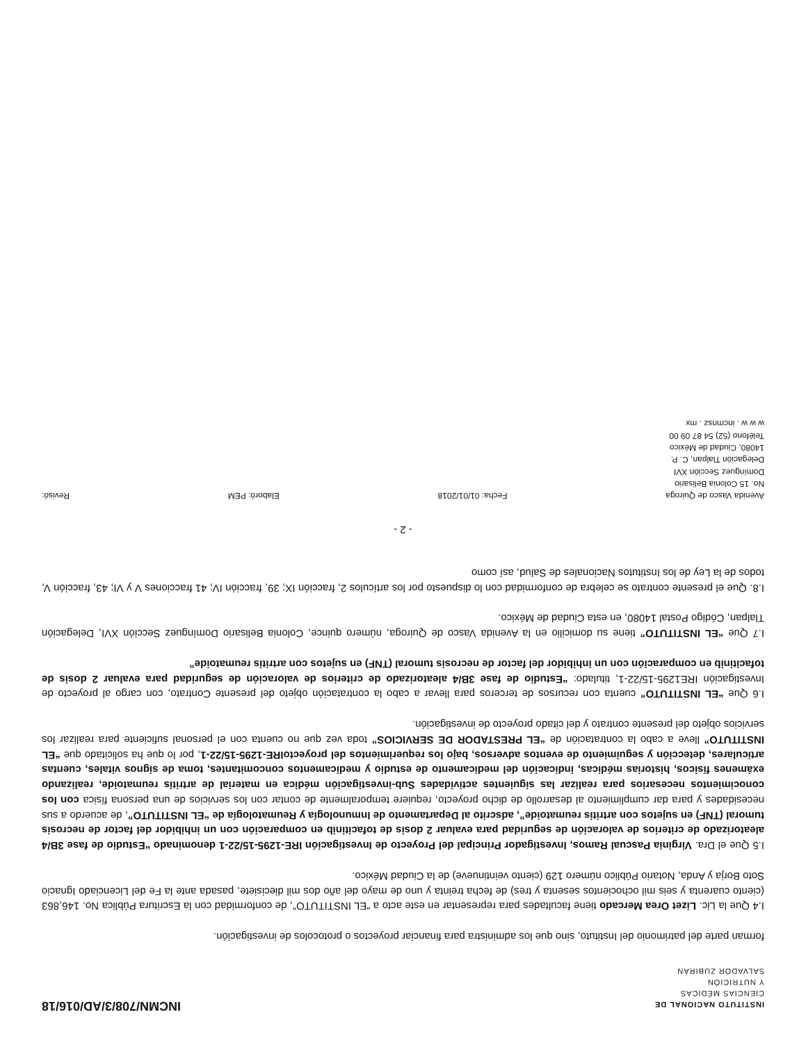INSTITUTO NACIONAL DE
CIENCIAS MÉDICAS
Y NUTRICIÓN
SALVADOR ZUBIRÁN
INCMN/708/3/AD/016/18
forman parte del patrimonio del Instituto, sino que los administra para financiar proyectos o protocolos de investigación.
I.4 Que la Lic. Lizet Orea Mercado tiene facultades para representar en este acto a “EL INSTITUTO”, de conformidad con la Escritura Pública No. 146,863 (ciento cuarenta y seis mil ochocientos sesenta y tres) de fecha treinta y uno de mayo del año dos mil diecisiete, pasada ante la Fe del Licenciado Ignacio Soto Borja y Anda, Notario Público número 129 (ciento veintinueve) de la Ciudad México.
I.5 Que el Dra. Virginia Pascual Ramos, Investigador Principal del Proyecto de Investigación IRE-1295-15/22-1 denominado “Estudio de fase 3B/4 aleatorizado de criterios de valoración de seguridad para evaluar 2 dosis de tofacitinib en comparación con un inhibidor del factor de necrosis tumoral (TNF) en sujetos con artritis reumatoide”, adscrito al Departamento de Inmunología y Reumatología de “EL INSTITUTO”, de acuerdo a sus necesidades y para dar cumplimiento al desarrollo de dicho proyecto, requiere temporalmente de contar con los servicios de una persona física con los conocimientos necesarios para realizar las siguientes actividades Sub-investigación médica en material de artritis reumatoide, realizando exámenes físicos, historias médicas, indicación del medicamento de estudio y medicamentos concomitantes, toma de signos vitales, cuentas articulares, detección y seguimiento de eventos adversos, bajo los requerimientos del proyectoIRE-1295-15/22-1, por lo que ha solicitado que “EL INSTITUTO” lleve a cabo la contratación de “EL PRESTADOR DE SERVICIOS” toda vez que no cuenta con el personal suficiente para realizar los servicios objeto del presente contrato y del citado proyecto de investigación.
I.6 Que “EL INSTITUTO” cuenta con recursos de terceros para llevar a cabo la contratación objeto del presente Contrato, con cargo al proyecto de Investigación IRE1295-15/22-1, titulado: “Estudio de fase 3B/4 aleatorizado de criterios de valoración de seguridad para evaluar 2 dosis de tofacitinib en comparación con un inhibidor del factor de necrosis tumoral (TNF) en sujetos con artritis reumatoide”
I.7 Que “EL INSTITUTO” tiene su domicilio en la Avenida Vasco de Quiroga, número quince, Colonia Belisario Domínguez Sección XVI, Delegación Tlalpan, Código Postal 14080, en esta Ciudad de México.
I.8. Que el presente contrato se celebra de conformidad con lo dispuesto por los artículos 2, fracción IX; 39, fracción IV; 41 fracciones V y VI; 43, fracción V, todos de la Ley de los Institutos Nacionales de Salud, así como
- 2 -
Avenida Vasco de Quiroga
No. 15 Colonia Belisario
Domínguez Sección XVI
Delegación Tlalpan, C. P.
14080, Ciudad de México
Teléfono (52) 54 87 09 00
w w w . incmnsz . mx
Fecha: 01/01/2018
Elaboró: PEM
Revisó: